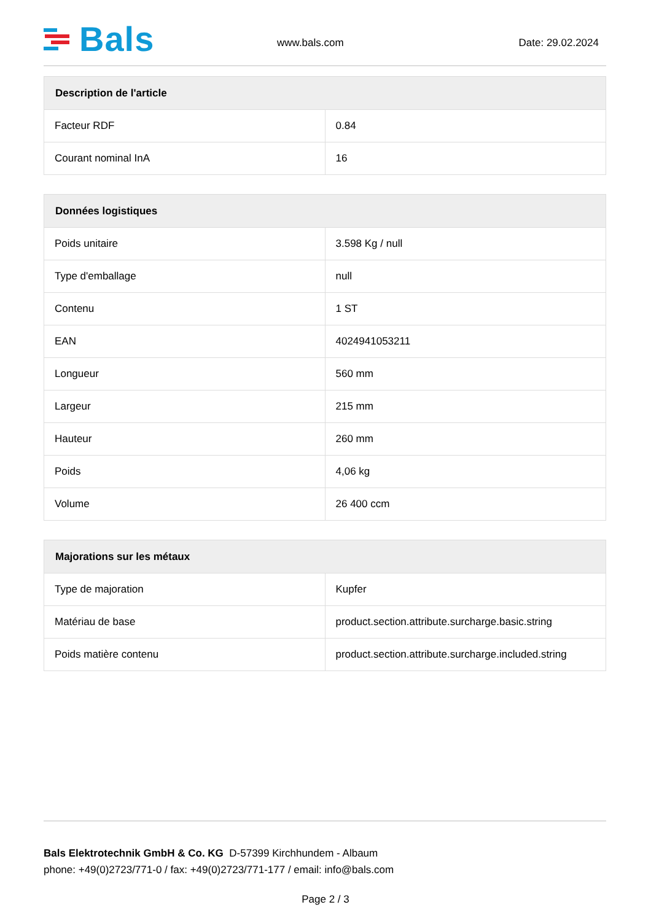Bals
www.bals.com
Date: 29.02.2024
| Description de l'article | |
| --- | --- |
| Facteur RDF | 0.84 |
| Courant nominal InA | 16 |
| Données logistiques | |
| --- | --- |
| Poids unitaire | 3.598 Kg / null |
| Type d'emballage | null |
| Contenu | 1 ST |
| EAN | 4024941053211 |
| Longueur | 560 mm |
| Largeur | 215 mm |
| Hauteur | 260 mm |
| Poids | 4,06 kg |
| Volume | 26 400 ccm |
| Majorations sur les métaux | |
| --- | --- |
| Type de majoration | Kupfer |
| Matériau de base | product.section.attribute.surcharge.basic.string |
| Poids matière contenu | product.section.attribute.surcharge.included.string |
Bals Elektrotechnik GmbH & Co. KG D-57399 Kirchhundem - Albaum
phone: +49(0)2723/771-0 / fax: +49(0)2723/771-177 / email: info@bals.com
Page 2 / 3